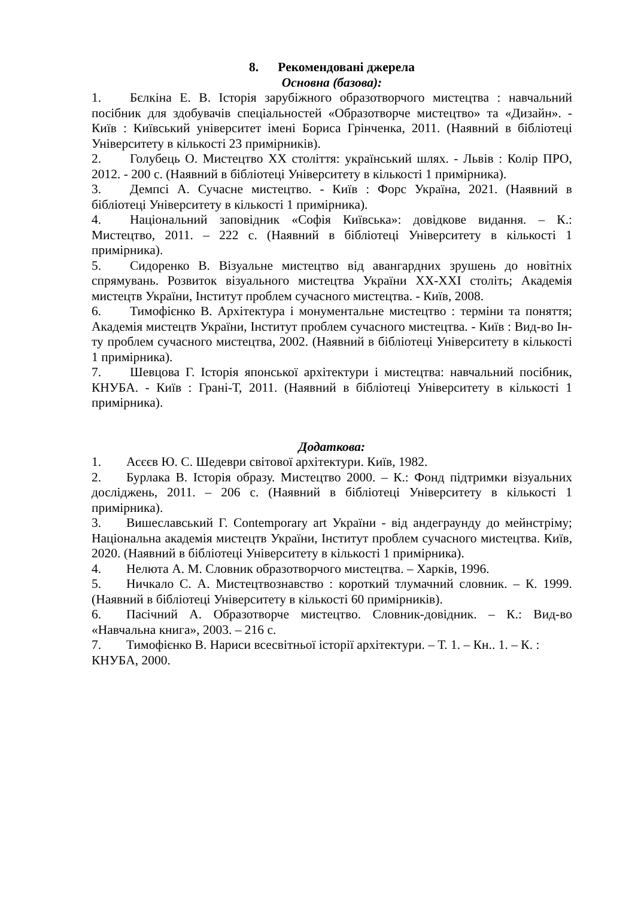8. Рекомендовані джерела
Основна (базова):
1. Бєлкіна Е. В. Історія зарубіжного образотворчого мистецтва : навчальний посібник для здобувачів спеціальностей «Образотворче мистецтво» та «Дизайн». - Київ : Київський університет імені Бориса Грінченка, 2011. (Наявний в бібліотеці Університету в кількості 23 примірників).
2. Голубець О. Мистецтво ХХ століття: український шлях. - Львів : Колір ПРО, 2012. - 200 с. (Наявний в бібліотеці Університету в кількості 1 примірника).
3. Демпсі А. Сучасне мистецтво. - Київ : Форс Україна, 2021. (Наявний в бібліотеці Університету в кількості 1 примірника).
4. Національний заповідник «Софія Київська»: довідкове видання. – К.: Мистецтво, 2011. – 222 с. (Наявний в бібліотеці Університету в кількості 1 примірника).
5. Сидоренко В. Візуальне мистецтво від авангардних зрушень до новітніх спрямувань. Розвиток візуального мистецтва України ХХ-ХХІ століть; Академія мистецтв України, Інститут проблем сучасного мистецтва. - Київ, 2008.
6. Тимофієнко В. Архітектура і монументальне мистецтво : терміни та поняття; Академія мистецтв України, Інститут проблем сучасного мистецтва. - Київ : Вид-во Ін-ту проблем сучасного мистецтва, 2002. (Наявний в бібліотеці Університету в кількості 1 примірника).
7. Шевцова Г. Історія японської архітектури і мистецтва: навчальний посібник, КНУБА. - Київ : Грані-Т, 2011. (Наявний в бібліотеці Університету в кількості 1 примірника).
Додаткова:
1. Асєєв Ю. С. Шедеври світової архітектури. Київ, 1982.
2. Бурлака В. Історія образу. Мистецтво 2000. – К.: Фонд підтримки візуальних досліджень, 2011. – 206 с. (Наявний в бібліотеці Університету в кількості 1 примірника).
3. Вишеславський Г. Contemporary art України - від андеграунду до мейнстріму; Національна академія мистецтв України, Інститут проблем сучасного мистецтва. Київ, 2020. (Наявний в бібліотеці Університету в кількості 1 примірника).
4. Нелюта А. М. Словник образотворчого мистецтва. – Харків, 1996.
5. Ничкало С. А. Мистецтвознавство : короткий тлумачний словник. – К. 1999. (Наявний в бібліотеці Університету в кількості 60 примірників).
6. Пасічний А. Образотворче мистецтво. Словник-довідник. – К.: Вид-во «Навчальна книга», 2003. – 216 с.
7. Тимофієнко В. Нариси всесвітньої історії архітектури. – Т. 1. – Кн.. 1. – К. : КНУБА, 2000.